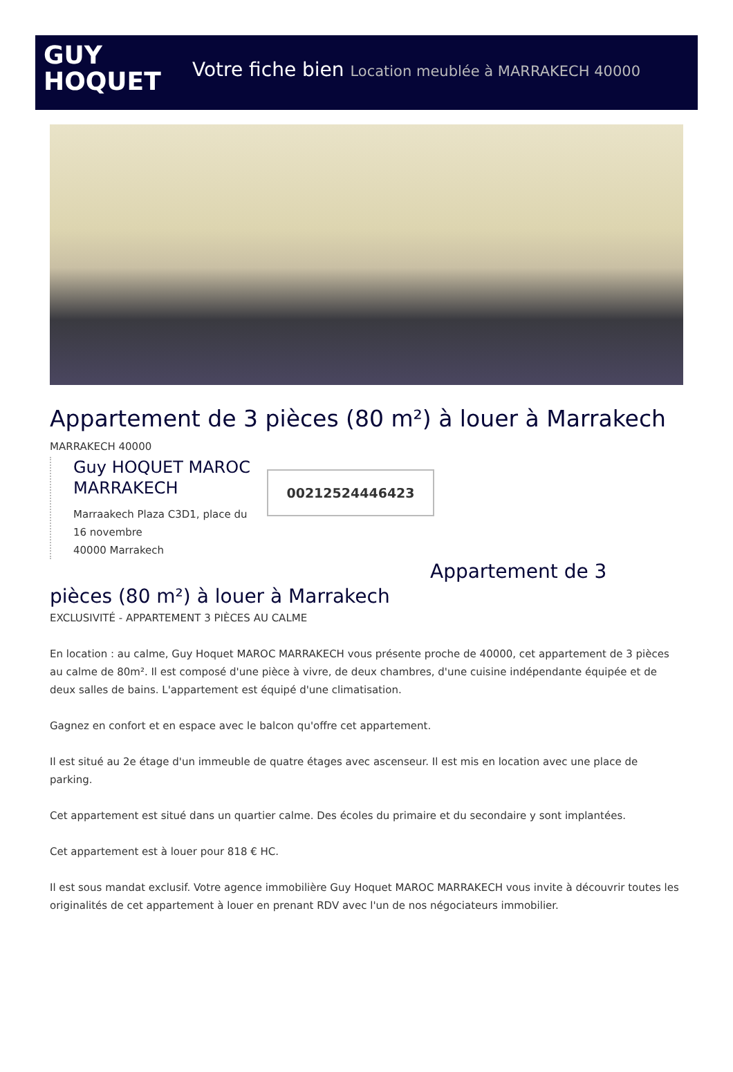GUY
HOQUET
Votre fiche bien Location meublée à MARRAKECH 40000
Appartement de 3 pièces (80 m²) à louer à Marrakech
MARRAKECH 40000
Guy HOQUET MAROC MARRAKECH
Marraakech Plaza C3D1, place du 16 novembre
40000 Marrakech
00212524446423
Appartement de 3
pièces (80 m²) à louer à Marrakech
EXCLUSIVITÉ - APPARTEMENT 3 PIÈCES AU CALME
En location : au calme, Guy Hoquet MAROC MARRAKECH vous présente proche de 40000, cet appartement de 3 pièces au calme de 80m². Il est composé d'une pièce à vivre, de deux chambres, d'une cuisine indépendante équipée et de deux salles de bains. L'appartement est équipé d'une climatisation.
Gagnez en confort et en espace avec le balcon qu'offre cet appartement.
Il est situé au 2e étage d'un immeuble de quatre étages avec ascenseur. Il est mis en location avec une place de parking.
Cet appartement est situé dans un quartier calme. Des écoles du primaire et du secondaire y sont implantées.
Cet appartement est à louer pour 818 € HC.
Il est sous mandat exclusif. Votre agence immobilière Guy Hoquet MAROC MARRAKECH vous invite à découvrir toutes les originalités de cet appartement à louer en prenant RDV avec l'un de nos négociateurs immobilier.